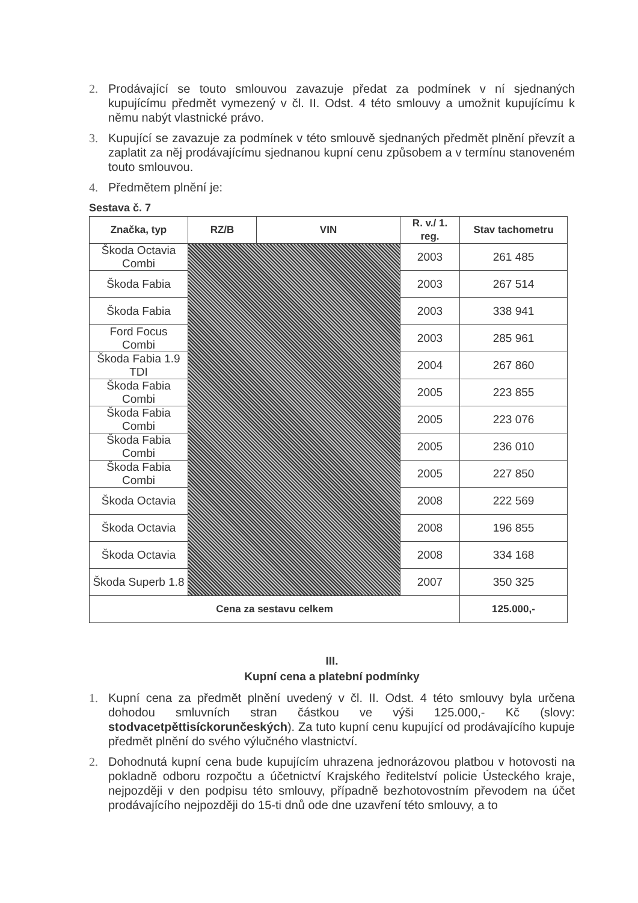2. Prodávající se touto smlouvou zavazuje předat za podmínek v ní sjednaných kupujícímu předmět vymezený v čl. II. Odst. 4 této smlouvy a umožnit kupujícímu k němu nabýt vlastnické právo.
3. Kupující se zavazuje za podmínek v této smlouvě sjednaných předmět plnění převzít a zaplatit za něj prodávajícímu sjednanou kupní cenu způsobem a v termínu stanoveném touto smlouvou.
4. Předmětem plnění je:
Sestava č. 7
| Značka, typ | RZ/B | VIN | R. v./ 1. reg. | Stav tachometru |
| --- | --- | --- | --- | --- |
| Škoda Octavia Combi | | | 2003 | 261 485 |
| Škoda Fabia | | | 2003 | 267 514 |
| Škoda Fabia | | | 2003 | 338 941 |
| Ford Focus Combi | | | 2003 | 285 961 |
| Škoda Fabia 1.9 TDI | | | 2004 | 267 860 |
| Škoda Fabia Combi | | | 2005 | 223 855 |
| Škoda Fabia Combi | | | 2005 | 223 076 |
| Škoda Fabia Combi | | | 2005 | 236 010 |
| Škoda Fabia Combi | | | 2005 | 227 850 |
| Škoda Octavia | | | 2008 | 222 569 |
| Škoda Octavia | | | 2008 | 196 855 |
| Škoda Octavia | | | 2008 | 334 168 |
| Škoda Superb 1.8 | | | 2007 | 350 325 |
| Cena za sestavu celkem | | | | 125.000,- |
III.
Kupní cena a platební podmínky
1. Kupní cena za předmět plnění uvedený v čl. II. Odst. 4 této smlouvy byla určena dohodou smluvních stran částkou ve výši 125.000,- Kč (slovy: stodvacetpěttisíckorunčeských). Za tuto kupní cenu kupující od prodávajícího kupuje předmět plnění do svého výlučného vlastnictví.
2. Dohodnutá kupní cena bude kupujícím uhrazena jednorázovou platbou v hotovosti na pokladně odboru rozpočtu a účetnictví Krajského ředitelství policie Ústeckého kraje, nejpozději v den podpisu této smlouvy, případně bezhotovostním převodem na účet prodávajícího nejpozději do 15-ti dnů ode dne uzavření této smlouvy, a to